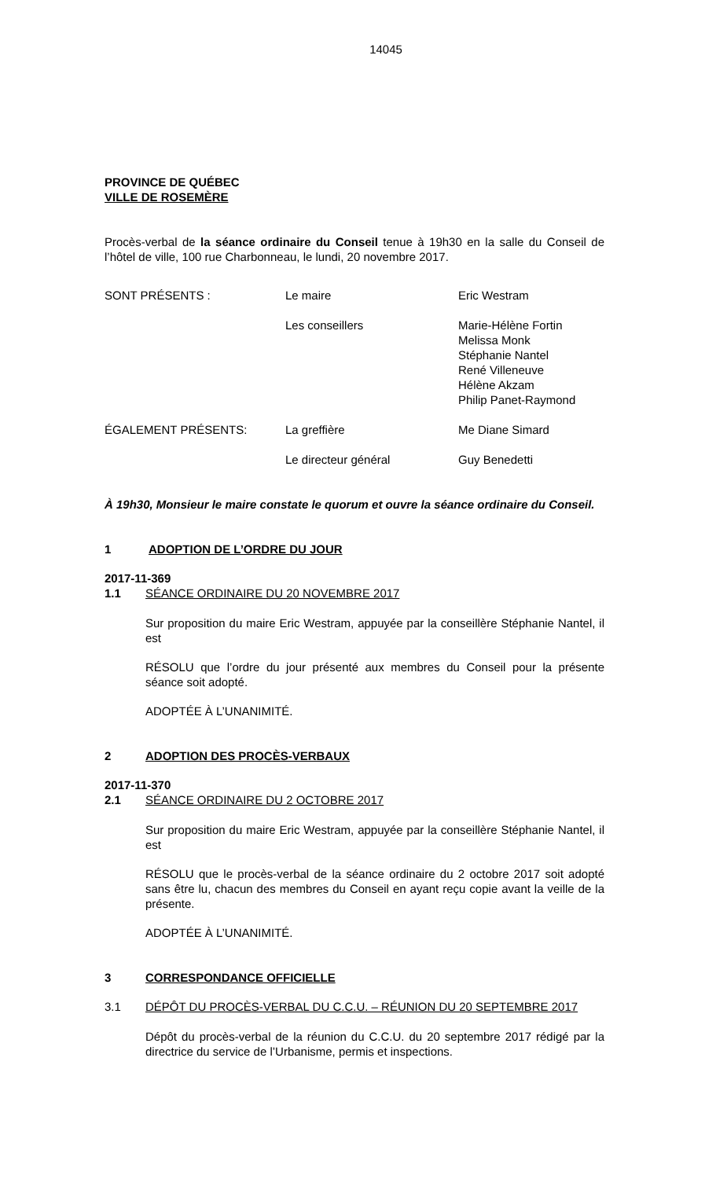14045
PROVINCE DE QUÉBEC
VILLE DE ROSEMÈRE
Procès-verbal de la séance ordinaire du Conseil tenue à 19h30 en la salle du Conseil de l’hôtel de ville, 100 rue Charbonneau, le lundi, 20 novembre 2017.
| SONT PRÉSENTS : | Le maire | Eric Westram |
| | Les conseillers | Marie-Hélène Fortin Melissa Monk Stéphanie Nantel René Villeneuve Hélène Akzam Philip Panet-Raymond |
| ÉGALEMENT PRÉSENTS: | La greffière | Me Diane Simard |
| | Le directeur général | Guy Benedetti |
À 19h30, Monsieur le maire constate le quorum et ouvre la séance ordinaire du Conseil.
1 ADOPTION DE L’ORDRE DU JOUR
2017-11-369
1.1 SÉANCE ORDINAIRE DU 20 NOVEMBRE 2017
Sur proposition du maire Eric Westram, appuyée par la conseillère Stéphanie Nantel, il est
RÉSOLU que l’ordre du jour présenté aux membres du Conseil pour la présente séance soit adopté.
ADOPTÉE À L’UNANIMITÉ.
2 ADOPTION DES PROCÈS-VERBAUX
2017-11-370
2.1 SÉANCE ORDINAIRE DU 2 OCTOBRE 2017
Sur proposition du maire Eric Westram, appuyée par la conseillère Stéphanie Nantel, il est
RÉSOLU que le procès-verbal de la séance ordinaire du 2 octobre 2017 soit adopté sans être lu, chacun des membres du Conseil en ayant reçu copie avant la veille de la présente.
ADOPTÉE À L’UNANIMITÉ.
3 CORRESPONDANCE OFFICIELLE
3.1 DÉPÔT DU PROCÈS-VERBAL DU C.C.U. – RÉUNION DU 20 SEPTEMBRE 2017
Dépôt du procès-verbal de la réunion du C.C.U. du 20 septembre 2017 rédigé par la directrice du service de l’Urbanisme, permis et inspections.